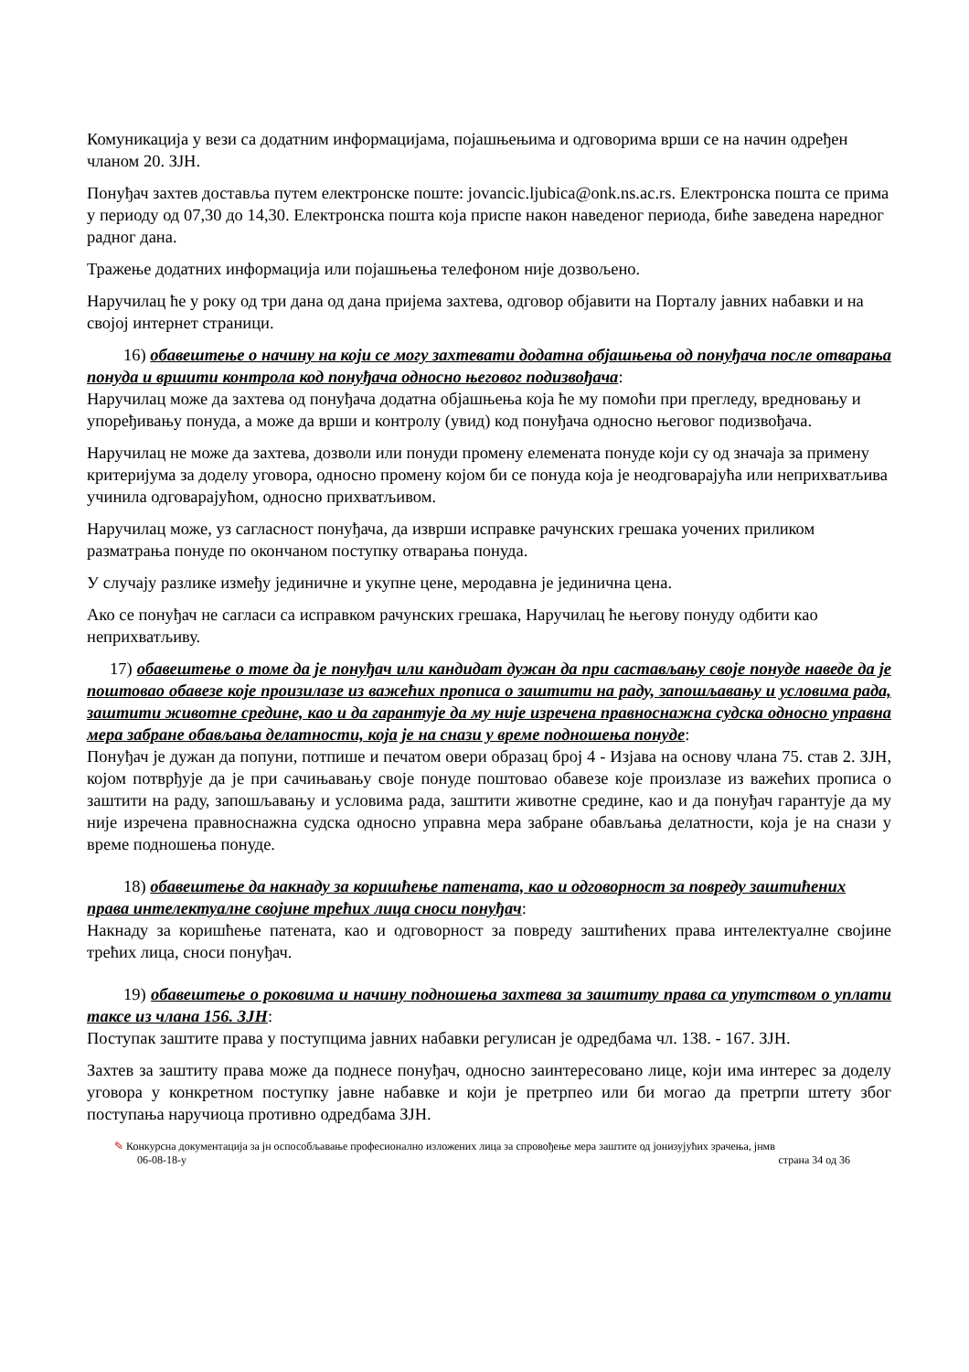Комуникација у вези са додатним информацијама, појашњењима и одговорима врши се на начин одређен чланом 20. ЗЈН.
Понуђач захтев доставља путем електронске поште: jovancic.ljubica@onk.ns.ac.rs. Електронска пошта се прима у периоду од 07,30 до 14,30. Електронска пошта која приспе након наведеног периода, биће заведена наредног радног дана.
Тражење додатних информација или појашњења телефоном није дозвољено.
Наручилац ће у року од три дана од дана пријема захтева, одговор објавити на Порталу јавних набавки и на својој интернет страници.
16) обавештење о начину на који се могу захтевати додатна објашњења од понуђача после отварања понуда и вршити контрола код понуђача односно његовог подизвођача:
Наручилац може да захтева од понуђача додатна објашњења која ће му помоћи при прегледу, вредновању и упоређивању понуда, а може да врши и контролу (увид) код понуђача односно његовог подизвођача.
Наручилац не може да захтева, дозволи или понуди промену елемената понуде који су од значаја за примену критеријума за доделу уговора, односно промену којом би се понуда која је неодговарајућа или неприхватљива учинила одговарајућом, односно прихватљивом.
Наручилац може, уз сагласност понуђача, да изврши исправке рачунских грешака уочених приликом разматрања понуде по окончаном поступку отварања понуда.
У случају разлике између јединичне и укупне цене, меродавна је јединична цена.
Ако се понуђач не сагласи са исправком рачунских грешака, Наручилац ће његову понуду одбити као неприхватљиву.
17) обавештење о томе да је понуђач или кандидат дужан да при састављању своје понуде наведе да је поштовао обавезе које произилазе из важећих прописа о заштити на раду, запошљавању и условима рада, заштити животне средине, као и да гарантује да му није изречена правноснажна судска односно управна мера забране обављања делатности, која је на снази у време подношења понуде:
Понуђач је дужан да попуни, потпише и печатом овери образац број 4 - Изјава на основу члана 75. став 2. ЗЈН, којом потврђује да је при сачињавању своје понуде поштовао обавезе које произлазе из важећих прописа о заштити на раду, запошљавању и условима рада, заштити животне средине, као и да понуђач гарантује да му није изречена правноснажна судска односно управна мера забране обављања делатности, која је на снази у време подношења понуде.
18) обавештење да накнаду за коришћење патената, као и одговорност за повреду заштићених права интелектуалне својине трећих лица сноси понуђач:
Накнаду за коришћење патената, као и одговорност за повреду заштићених права интелектуалне својине трећих лица, сноси понуђач.
19) обавештење о роковима и начину подношења захтева за заштиту права са упутством о уплати таксе из члана 156. ЗЈН:
Поступак заштите права у поступцима јавних набавки регулисан је одредбама чл. 138. - 167. ЗЈН.
Захтев за заштиту права може да поднесе понуђач, односно заинтересовано лице, који има интерес за доделу уговора у конкретном поступку јавне набавке и који је претрпео или би могао да претрпи штету због поступања наручиоца противно одредбама ЗЈН.
✎ Конкурсна документација за јн оспособљавање професионално изложених лица за спровођење мера заштите од јонизујућих зрачења, јнмв
06-08-18-у страна 34 од 36